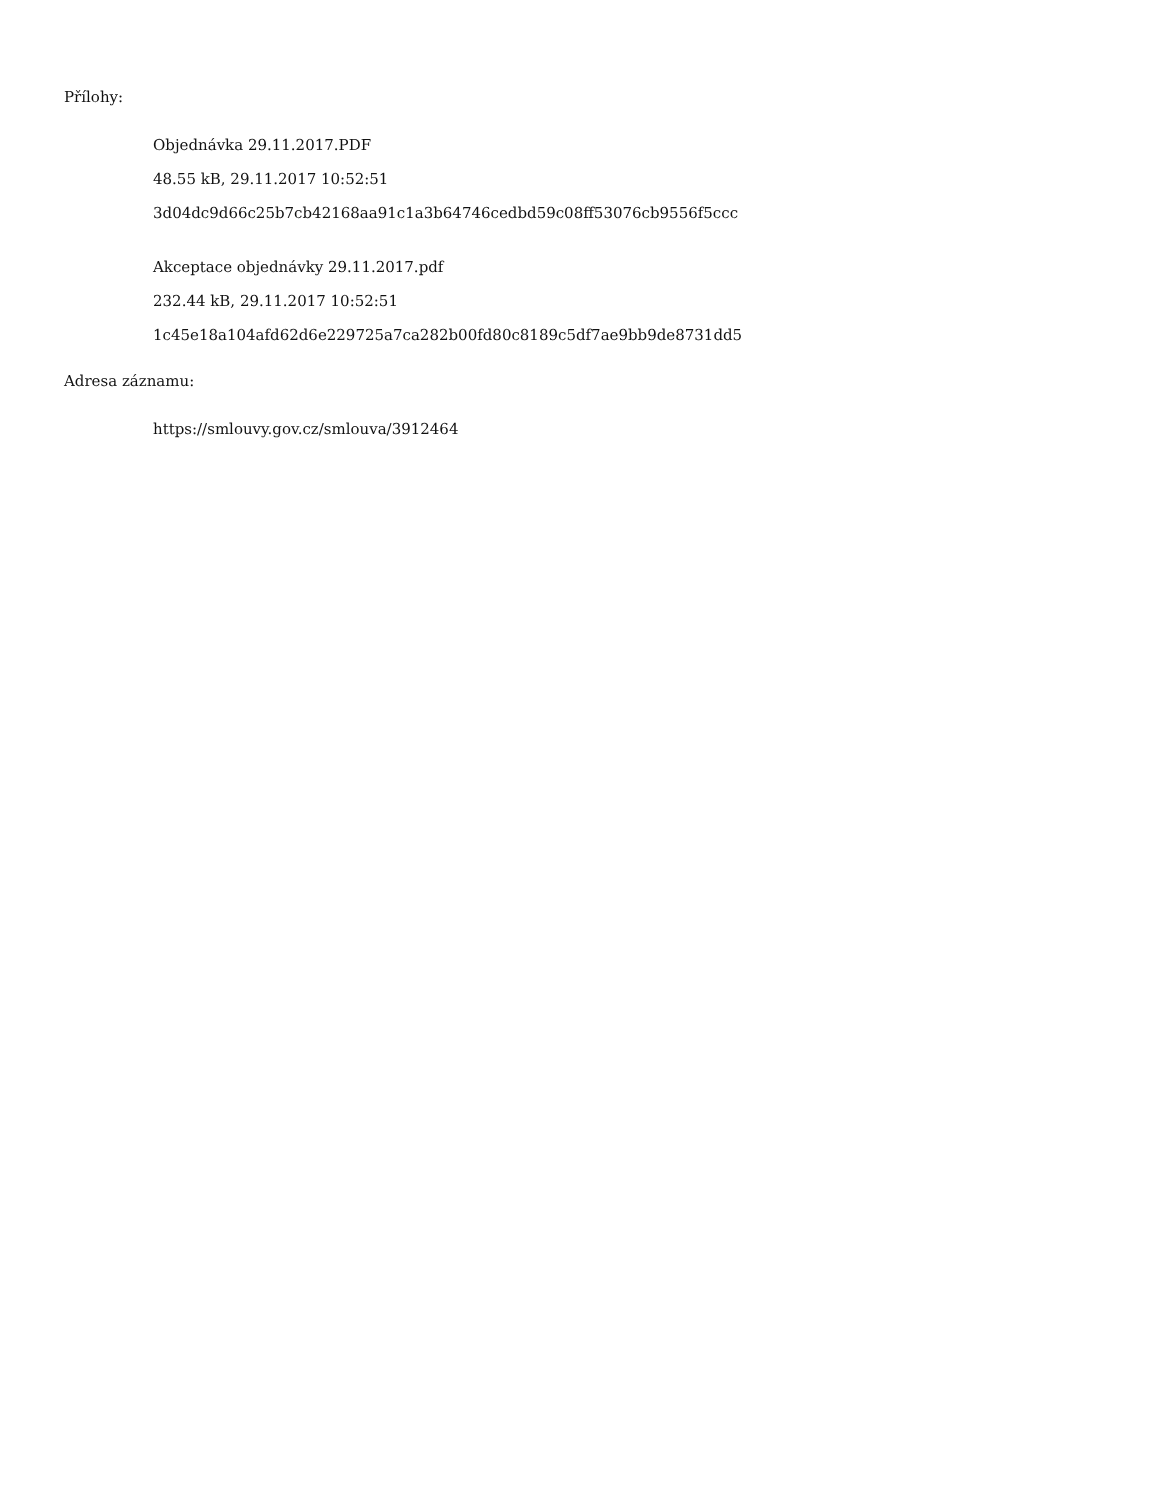Přílohy:
Objednávka 29.11.2017.PDF
48.55 kB, 29.11.2017 10:52:51
3d04dc9d66c25b7cb42168aa91c1a3b64746cedbd59c08ff53076cb9556f5ccc
Akceptace objednávky 29.11.2017.pdf
232.44 kB, 29.11.2017 10:52:51
1c45e18a104afd62d6e229725a7ca282b00fd80c8189c5df7ae9bb9de8731dd5
Adresa záznamu:
https://smlouvy.gov.cz/smlouva/3912464